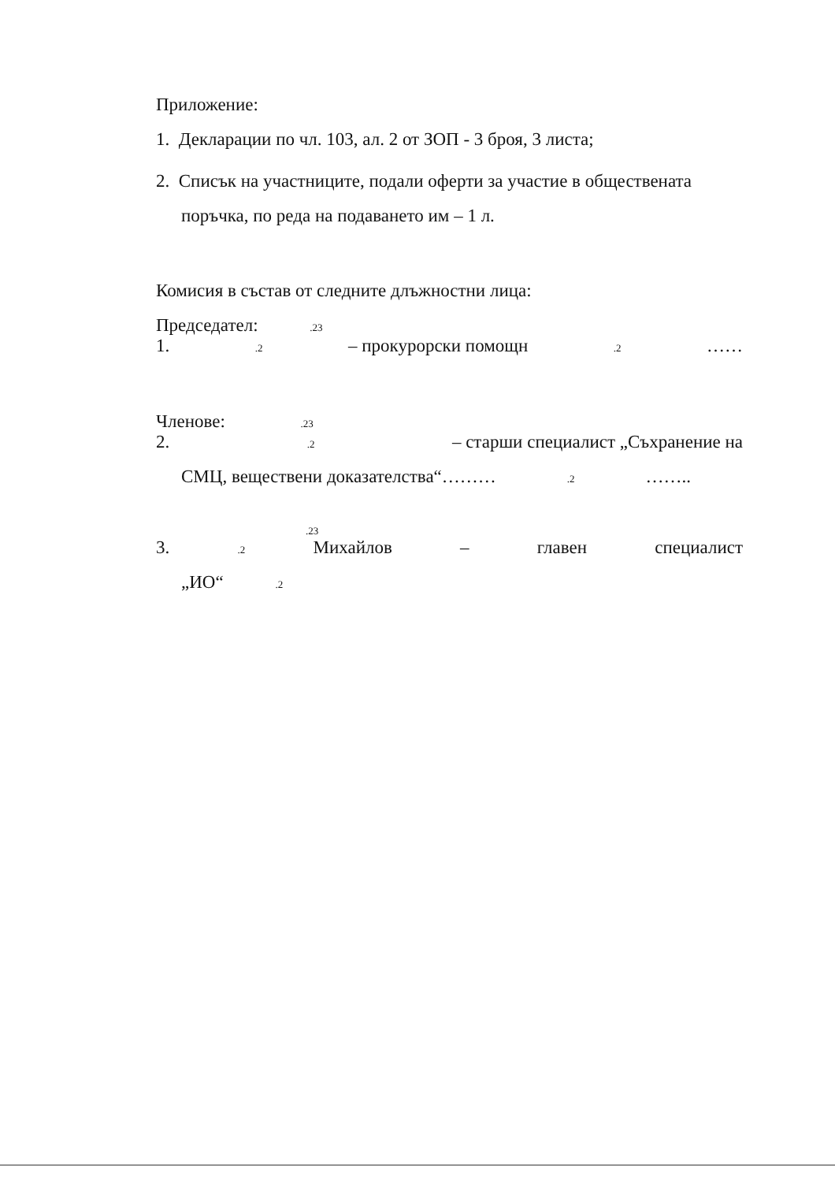Приложение:
1. Декларации по чл. 103, ал. 2 от ЗОП - 3 броя, 3 листа;
2. Списък на участниците, подали оферти за участие в обществената поръчка, по реда на подаването им – 1 л.
Комисия в състав от следните длъжностни лица:
Председател: .23
1..2 – прокурорски помощн.2 ……
Членове: .23
2..2 – старши специалист „Съхранение на
СМЦ, веществени доказателства“……….2 ……..
.23
3..2 Михайлов – главен специалист
„ИО“ .2